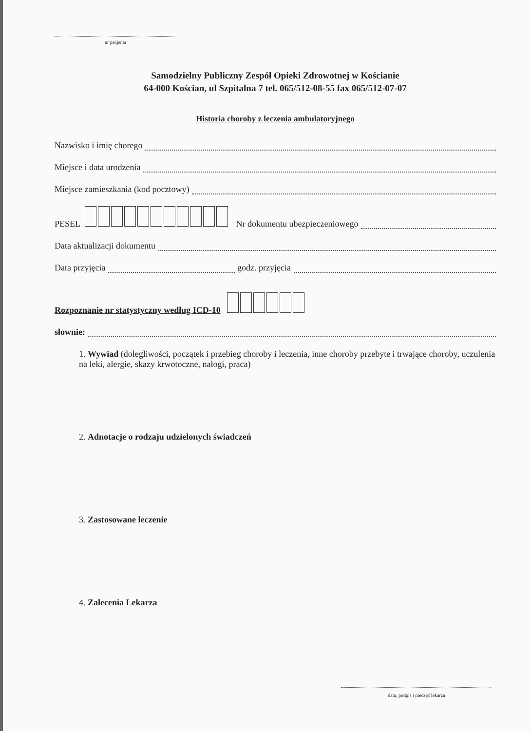nr pacjenta
Samodzielny Publiczny Zespół Opieki Zdrowotnej w Kościanie
64-000 Kościan, ul Szpitalna 7 tel. 065/512-08-55 fax 065/512-07-07
Historia choroby z leczenia ambulatoryjnego
Nazwisko i imię chorego
Miejsce i data urodzenia
Miejsce zamieszkania (kod pocztowy)
PESEL Nr dokumentu ubezpieczeniowego
Data aktualizacji dokumentu
Data przyjęcia godz. przyjęcia
Rozpoznanie nr statystyczny według ICD-10
słownie:
1. Wywiad (dolegliwości, początek i przebieg choroby i leczenia, inne choroby przebyte i trwające choroby, uczulenia na leki, alergie, skazy krwotoczne, nałogi, praca)
2. Adnotacje o rodzaju udzielonych świadczeń
3. Zastosowane leczenie
4. Zalecenia Lekarza
data, podpis i pieczęć lekarza